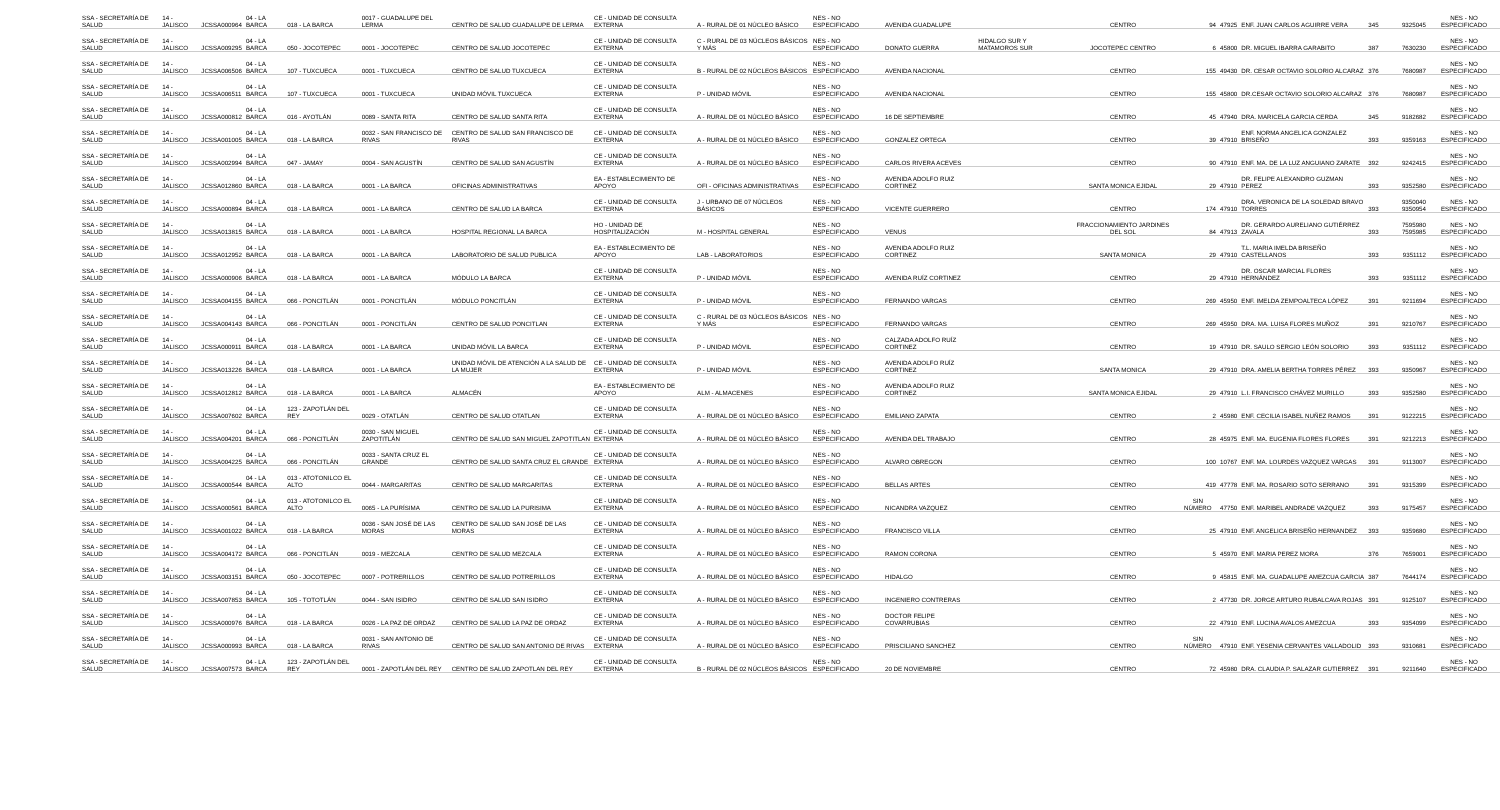| SSA - SECRETARÍA DE SALUD | 14 - JALISCO | JCSSA000964 | 04 - LA BARCA | 018 - LA BARCA | 0017 - GUADALUPE DEL LERMA | CENTRO DE SALUD GUADALUPE DE LERMA | CE - UNIDAD DE CONSULTA EXTERNA | A - RURAL DE 01 NÚCLEO BÁSICO | NES - NO ESPECIFICADO | AVENIDA GUADALUPE | | CENTRO | 94 | 47925 | ENF. JUAN CARLOS AGUIRRE VERA | 345 | 9325045 | NES - NO ESPECIFICADO |
| SSA - SECRETARÍA DE SALUD | 14 - JALISCO | JCSSA009295 | 04 - LA BARCA | 050 - JOCOTEPEC | 0001 - JOCOTEPEC | CENTRO DE SALUD JOCOTEPEC | CE - UNIDAD DE CONSULTA EXTERNA | C - RURAL DE 03 NÚCLEOS BÁSICOS Y MÁS | NES - NO ESPECIFICADO | DONATO GUERRA | HIDALGO SUR Y MATAMOROS SUR | JOCOTEPEC CENTRO | 6 | 45800 | DR. MIGUEL IBARRA GARABITO | 387 | 7630230 | NES - NO ESPECIFICADO |
| SSA - SECRETARÍA DE SALUD | 14 - JALISCO | JCSSA006506 | 04 - LA BARCA | 107 - TUXCUECA | 0001 - TUXCUECA | CENTRO DE SALUD TUXCUECA | CE - UNIDAD DE CONSULTA EXTERNA | B - RURAL DE 02 NÚCLEOS BÁSICOS | NES - NO ESPECIFICADO | AVENIDA NACIONAL | | CENTRO | 155 | 49430 | DR. CESAR OCTAVIO SOLORIO ALCARAZ | 376 | 7680987 | NES - NO ESPECIFICADO |
| SSA - SECRETARÍA DE SALUD | 14 - JALISCO | JCSSA006511 | 04 - LA BARCA | 107 - TUXCUECA | 0001 - TUXCUECA | UNIDAD MÓVIL TUXCUECA | CE - UNIDAD DE CONSULTA EXTERNA | P - UNIDAD MÓVIL | NES - NO ESPECIFICADO | AVENIDA NACIONAL | | CENTRO | 155 | 45800 | DR.CESAR OCTAVIO SOLORIO ALCARAZ | 376 | 7680987 | NES - NO ESPECIFICADO |
| SSA - SECRETARÍA DE SALUD | 14 - JALISCO | JCSSA000812 | 04 - LA BARCA | 016 - AYOTLÁN | 0089 - SANTA RITA | CENTRO DE SALUD SANTA RITA | CE - UNIDAD DE CONSULTA EXTERNA | A - RURAL DE 01 NÚCLEO BÁSICO | NES - NO ESPECIFICADO | 16 DE SEPTIEMBRE | | CENTRO | 45 | 47940 | DRA. MARICELA GARCIA CERDA | 345 | 9182682 | NES - NO ESPECIFICADO |
| SSA - SECRETARÍA DE SALUD | 14 - JALISCO | JCSSA001005 | 04 - LA BARCA | 018 - LA BARCA | 0032 - SAN FRANCISCO DE RIVAS | CENTRO DE SALUD SAN FRANCISCO DE RIVAS | CE - UNIDAD DE CONSULTA EXTERNA | A - RURAL DE 01 NÚCLEO BÁSICO | NES - NO ESPECIFICADO | GONZALEZ ORTEGA | | CENTRO | 39 | 47910 | ENF. NORMA ANGELICA GONZALEZ BRISEÑO | 393 | 9359163 | NES - NO ESPECIFICADO |
| SSA - SECRETARÍA DE SALUD | 14 - JALISCO | JCSSA002994 | 04 - LA BARCA | 047 - JAMAY | 0004 - SAN AGUSTÍN | CENTRO DE SALUD SAN AGUSTÍN | CE - UNIDAD DE CONSULTA EXTERNA | A - RURAL DE 01 NÚCLEO BÁSICO | NES - NO ESPECIFICADO | CARLOS RIVERA ACEVES | | CENTRO | 90 | 47910 | ENF. MA. DE LA LUZ ANGUIANO ZARATE | 392 | 9242415 | NES - NO ESPECIFICADO |
| SSA - SECRETARÍA DE SALUD | 14 - JALISCO | JCSSA012860 | 04 - LA BARCA | 018 - LA BARCA | 0001 - LA BARCA | OFICINAS ADMINISTRATIVAS | EA - ESTABLECIMIENTO DE APOYO | OFI - OFICINAS ADMINISTRATIVAS | NES - NO ESPECIFICADO | AVENIDA ADOLFO RUIZ CORTINEZ | | SANTA MONICA EJIDAL | 29 | 47910 | DR. FELIPE ALEXANDRO GUZMAN PEREZ | 393 | 9352580 | NES - NO ESPECIFICADO |
| SSA - SECRETARÍA DE SALUD | 14 - JALISCO | JCSSA000894 | 04 - LA BARCA | 018 - LA BARCA | 0001 - LA BARCA | CENTRO DE SALUD LA BARCA | CE - UNIDAD DE CONSULTA EXTERNA | J - URBANO DE 07 NÚCLEOS BÁSICOS | NES - NO ESPECIFICADO | VICENTE GUERRERO | | CENTRO | 174 | 47910 | DRA. VERONICA DE LA SOLEDAD BRAVO TORRES | 393 | 9350040 9350954 | NES - NO ESPECIFICADO |
| SSA - SECRETARÍA DE SALUD | 14 - JALISCO | JCSSA013815 | 04 - LA BARCA | 018 - LA BARCA | 0001 - LA BARCA | HOSPITAL REGIONAL LA BARCA | HO - UNIDAD DE HOSPITALIZACIÓN | M - HOSPITAL GENERAL | NES - NO ESPECIFICADO | VENUS | | FRACCIONAMIENTO JARDINES DEL SOL | 84 | 47913 | DR. GERARDO AURELIANO GUTIÉRREZ ZAVALA | 393 | 7595980 7595985 | NES - NO ESPECIFICADO |
| SSA - SECRETARÍA DE SALUD | 14 - JALISCO | JCSSA012952 | 04 - LA BARCA | 018 - LA BARCA | 0001 - LA BARCA | LABORATORIO DE SALUD PUBLICA | EA - ESTABLECIMIENTO DE APOYO | LAB - LABORATORIOS | NES - NO ESPECIFICADO | AVENIDA ADOLFO RUIZ CORTINEZ | | SANTA MONICA | 29 | 47910 | T.L. MARIA IMELDA BRISEÑO CASTELLANOS | 393 | 9351112 | NES - NO ESPECIFICADO |
| SSA - SECRETARÍA DE SALUD | 14 - JALISCO | JCSSA000906 | 04 - LA BARCA | 018 - LA BARCA | 0001 - LA BARCA | MÓDULO LA BARCA | CE - UNIDAD DE CONSULTA EXTERNA | P - UNIDAD MÓVIL | NES - NO ESPECIFICADO | AVENIDA RUÍZ CORTINEZ | | CENTRO | 29 | 47910 | DR. OSCAR MARCIAL FLORES HERNÁNDEZ | 393 | 9351112 | NES - NO ESPECIFICADO |
| SSA - SECRETARÍA DE SALUD | 14 - JALISCO | JCSSA004155 | 04 - LA BARCA | 066 - PONCITLÁN | 0001 - PONCITLÁN | MÓDULO PONCITLÁN | CE - UNIDAD DE CONSULTA EXTERNA | P - UNIDAD MÓVIL | NES - NO ESPECIFICADO | FERNANDO VARGAS | | CENTRO | 269 | 45950 | ENF. IMELDA ZEMPOALTECA LÓPEZ | 391 | 9211694 | NES - NO ESPECIFICADO |
| SSA - SECRETARÍA DE SALUD | 14 - JALISCO | JCSSA004143 | 04 - LA BARCA | 066 - PONCITLÁN | 0001 - PONCITLÁN | CENTRO DE SALUD PONCITLAN | CE - UNIDAD DE CONSULTA EXTERNA | C - RURAL DE 03 NÚCLEOS BÁSICOS Y MÁS | NES - NO ESPECIFICADO | FERNANDO VARGAS | | CENTRO | 269 | 45950 | DRA. MA. LUISA FLORES MUÑOZ | 391 | 9210767 | NES - NO ESPECIFICADO |
| SSA - SECRETARÍA DE SALUD | 14 - JALISCO | JCSSA000911 | 04 - LA BARCA | 018 - LA BARCA | 0001 - LA BARCA | UNIDAD MÓVIL LA BARCA | CE - UNIDAD DE CONSULTA EXTERNA | P - UNIDAD MÓVIL | NES - NO ESPECIFICADO | CALZADA ADOLFO RUÍZ CORTINEZ | | CENTRO | 19 | 47910 | DR. SAULO SERGIO LEÓN SOLORIO | 393 | 9351112 | NES - NO ESPECIFICADO |
| SSA - SECRETARÍA DE SALUD | 14 - JALISCO | JCSSA013226 | 04 - LA BARCA | 018 - LA BARCA | 0001 - LA BARCA | UNIDAD MÓVIL DE ATENCIÓN A LA SALUD DE LA MUJER | CE - UNIDAD DE CONSULTA EXTERNA | P - UNIDAD MÓVIL | NES - NO ESPECIFICADO | AVENIDA ADOLFO RUÍZ CORTINEZ | | SANTA MONICA | 29 | 47910 | DRA. AMELIA BERTHA TORRES PÉREZ | 393 | 9350967 | NES - NO ESPECIFICADO |
| SSA - SECRETARÍA DE SALUD | 14 - JALISCO | JCSSA012812 | 04 - LA BARCA | 018 - LA BARCA | 0001 - LA BARCA | ALMACÉN | EA - ESTABLECIMIENTO DE APOYO | ALM - ALMACENES | NES - NO ESPECIFICADO | AVENIDA ADOLFO RUIZ CORTINEZ | | SANTA MONICA EJIDAL | 29 | 47910 | L.I. FRANCISCO CHÁVEZ MURILLO | 393 | 9352580 | NES - NO ESPECIFICADO |
| SSA - SECRETARÍA DE SALUD | 14 - JALISCO | JCSSA007602 | 04 - LA BARCA | 123 - ZAPOTLÁN DEL REY | 0029 - OTATLÁN | CENTRO DE SALUD OTATLAN | CE - UNIDAD DE CONSULTA EXTERNA | A - RURAL DE 01 NÚCLEO BÁSICO | NES - NO ESPECIFICADO | EMILIANO ZAPATA | | CENTRO | 2 | 45980 | ENF. CECILIA ISABEL NUÑEZ RAMOS | 391 | 9122215 | NES - NO ESPECIFICADO |
| SSA - SECRETARÍA DE SALUD | 14 - JALISCO | JCSSA004201 | 04 - LA BARCA | 066 - PONCITLÁN | 0030 - SAN MIGUEL ZAPOTITLÁN | CENTRO DE SALUD SAN MIGUEL ZAPOTITLAN | CE - UNIDAD DE CONSULTA EXTERNA | A - RURAL DE 01 NÚCLEO BÁSICO | NES - NO ESPECIFICADO | AVENIDA DEL TRABAJO | | CENTRO | 28 | 45975 | ENF. MA. EUGENIA FLORES FLORES | 391 | 9212213 | NES - NO ESPECIFICADO |
| SSA - SECRETARÍA DE SALUD | 14 - JALISCO | JCSSA004225 | 04 - LA BARCA | 066 - PONCITLÁN | 0033 - SANTA CRUZ EL GRANDE | CENTRO DE SALUD SANTA CRUZ EL GRANDE | CE - UNIDAD DE CONSULTA EXTERNA | A - RURAL DE 01 NÚCLEO BÁSICO | NES - NO ESPECIFICADO | ALVARO OBREGON | | CENTRO | 100 | 10767 | ENF. MA. LOURDES VAZQUEZ VARGAS | 391 | 9113007 | NES - NO ESPECIFICADO |
| SSA - SECRETARÍA DE SALUD | 14 - JALISCO | JCSSA000544 | 04 - LA BARCA | 013 - ATOTONILCO EL ALTO | 0044 - MARGARITAS | CENTRO DE SALUD MARGARITAS | CE - UNIDAD DE CONSULTA EXTERNA | A - RURAL DE 01 NÚCLEO BÁSICO | NES - NO ESPECIFICADO | BELLAS ARTES | | CENTRO | 419 | 47778 | ENF. MA. ROSARIO SOTO SERRANO | 391 | 9315399 | NES - NO ESPECIFICADO |
| SSA - SECRETARÍA DE SALUD | 14 - JALISCO | JCSSA000561 | 04 - LA BARCA | 013 - ATOTONILCO EL ALTO | 0065 - LA PURÍSIMA | CENTRO DE SALUD LA PURISIMA | CE - UNIDAD DE CONSULTA EXTERNA | A - RURAL DE 01 NÚCLEO BÁSICO | NES - NO ESPECIFICADO | NICANDRA VAZQUEZ | | CENTRO | SIN NÚMERO | 47750 | ENF. MARIBEL ANDRADE VAZQUEZ | 393 | 9175457 | NES - NO ESPECIFICADO |
| SSA - SECRETARÍA DE SALUD | 14 - JALISCO | JCSSA001022 | 04 - LA BARCA | 018 - LA BARCA | 0036 - SAN JOSÉ DE LAS MORAS | CENTRO DE SALUD SAN JOSÉ DE LAS MORAS | CE - UNIDAD DE CONSULTA EXTERNA | A - RURAL DE 01 NÚCLEO BÁSICO | NES - NO ESPECIFICADO | FRANCISCO VILLA | | CENTRO | 25 | 47910 | ENF. ANGELICA BRISEÑO HERNANDEZ | 393 | 9359680 | NES - NO ESPECIFICADO |
| SSA - SECRETARÍA DE SALUD | 14 - JALISCO | JCSSA004172 | 04 - LA BARCA | 066 - PONCITLÁN | 0019 - MEZCALA | CENTRO DE SALUD MEZCALA | CE - UNIDAD DE CONSULTA EXTERNA | A - RURAL DE 01 NÚCLEO BÁSICO | NES - NO ESPECIFICADO | RAMON CORONA | | CENTRO | 5 | 45970 | ENF. MARIA PEREZ MORA | 376 | 7659001 | NES - NO ESPECIFICADO |
| SSA - SECRETARÍA DE SALUD | 14 - JALISCO | JCSSA003151 | 04 - LA BARCA | 050 - JOCOTEPEC | 0007 - POTRERILLOS | CENTRO DE SALUD POTRERILLOS | CE - UNIDAD DE CONSULTA EXTERNA | A - RURAL DE 01 NÚCLEO BÁSICO | NES - NO ESPECIFICADO | HIDALGO | | CENTRO | 9 | 45815 | ENF. MA. GUADALUPE AMEZCUA GARCIA | 387 | 7644174 | NES - NO ESPECIFICADO |
| SSA - SECRETARÍA DE SALUD | 14 - JALISCO | JCSSA007853 | 04 - LA BARCA | 105 - TOTOTLÁN | 0044 - SAN ISIDRO | CENTRO DE SALUD SAN ISIDRO | CE - UNIDAD DE CONSULTA EXTERNA | A - RURAL DE 01 NÚCLEO BÁSICO | NES - NO ESPECIFICADO | INGENIERO CONTRERAS | | CENTRO | 2 | 47730 | DR. JORGE ARTURO RUBALCAVA ROJAS | 391 | 9125107 | NES - NO ESPECIFICADO |
| SSA - SECRETARÍA DE SALUD | 14 - JALISCO | JCSSA000976 | 04 - LA BARCA | 018 - LA BARCA | 0026 - LA PAZ DE ORDAZ | CENTRO DE SALUD LA PAZ DE ORDAZ | CE - UNIDAD DE CONSULTA EXTERNA | A - RURAL DE 01 NÚCLEO BÁSICO | NES - NO ESPECIFICADO | DOCTOR FELIPE COVARRUBIAS | | CENTRO | 22 | 47910 | ENF. LUCINA AVALOS AMEZCUA | 393 | 9354099 | NES - NO ESPECIFICADO |
| SSA - SECRETARÍA DE SALUD | 14 - JALISCO | JCSSA000993 | 04 - LA BARCA | 018 - LA BARCA | 0031 - SAN ANTONIO DE RIVAS | CENTRO DE SALUD SAN ANTONIO DE RIVAS | CE - UNIDAD DE CONSULTA EXTERNA | A - RURAL DE 01 NÚCLEO BÁSICO | NES - NO ESPECIFICADO | PRISCILIANO SANCHEZ | | CENTRO | SIN NÚMERO | 47910 | ENF. YESENIA CERVANTES VALLADOLID | 393 | 9310681 | NES - NO ESPECIFICADO |
| SSA - SECRETARÍA DE SALUD | 14 - JALISCO | JCSSA007573 | 04 - LA BARCA | 123 - ZAPOTLÁN DEL REY | 0001 - ZAPOTLÁN DEL REY | CENTRO DE SALUD ZAPOTLAN DEL REY | CE - UNIDAD DE CONSULTA EXTERNA | B - RURAL DE 02 NÚCLEOS BÁSICOS | NES - NO ESPECIFICADO | 20 DE NOVIEMBRE | | CENTRO | 72 | 45980 | DRA. CLAUDIA P. SALAZAR GUTIERREZ | 391 | 9211640 | NES - NO ESPECIFICADO |